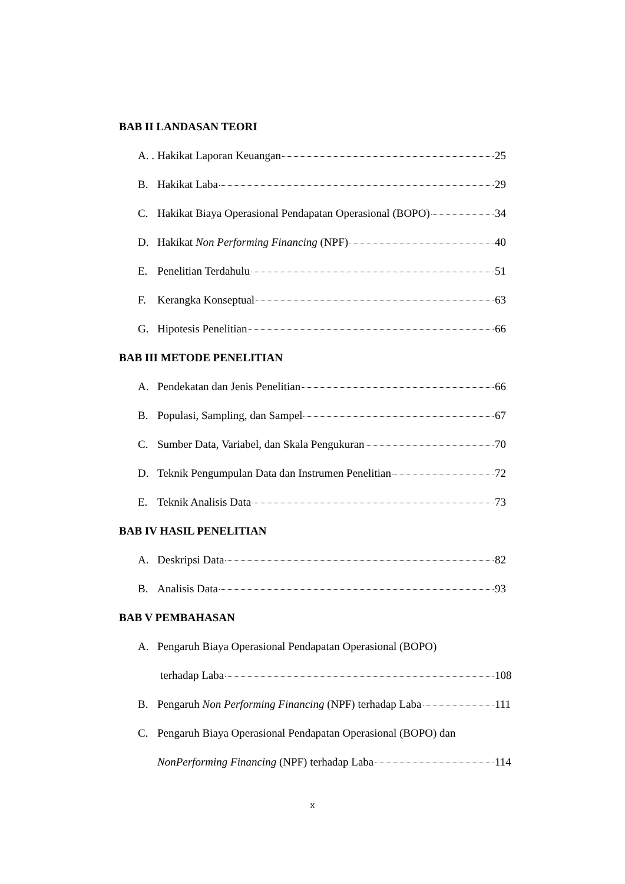BAB II LANDASAN TEORI
A. . Hakikat Laporan Keuangan 25
B. Hakikat Laba 29
C. Hakikat Biaya Operasional Pendapatan Operasional (BOPO) 34
D. Hakikat Non Performing Financing (NPF) 40
E. Penelitian Terdahulu 51
F. Kerangka Konseptual 63
G. Hipotesis Penelitian 66
BAB III METODE PENELITIAN
A. Pendekatan dan Jenis Penelitian 66
B. Populasi, Sampling, dan Sampel 67
C. Sumber Data, Variabel, dan Skala Pengukuran 70
D. Teknik Pengumpulan Data dan Instrumen Penelitian 72
E. Teknik Analisis Data 73
BAB IV HASIL PENELITIAN
A. Deskripsi Data 82
B. Analisis Data 93
BAB V PEMBAHASAN
A. Pengaruh Biaya Operasional Pendapatan Operasional (BOPO)
terhadap Laba 108
B. Pengaruh Non Performing Financing (NPF) terhadap Laba 111
C. Pengaruh Biaya Operasional Pendapatan Operasional (BOPO) dan
NonPerforming Financing (NPF) terhadap Laba 114
x